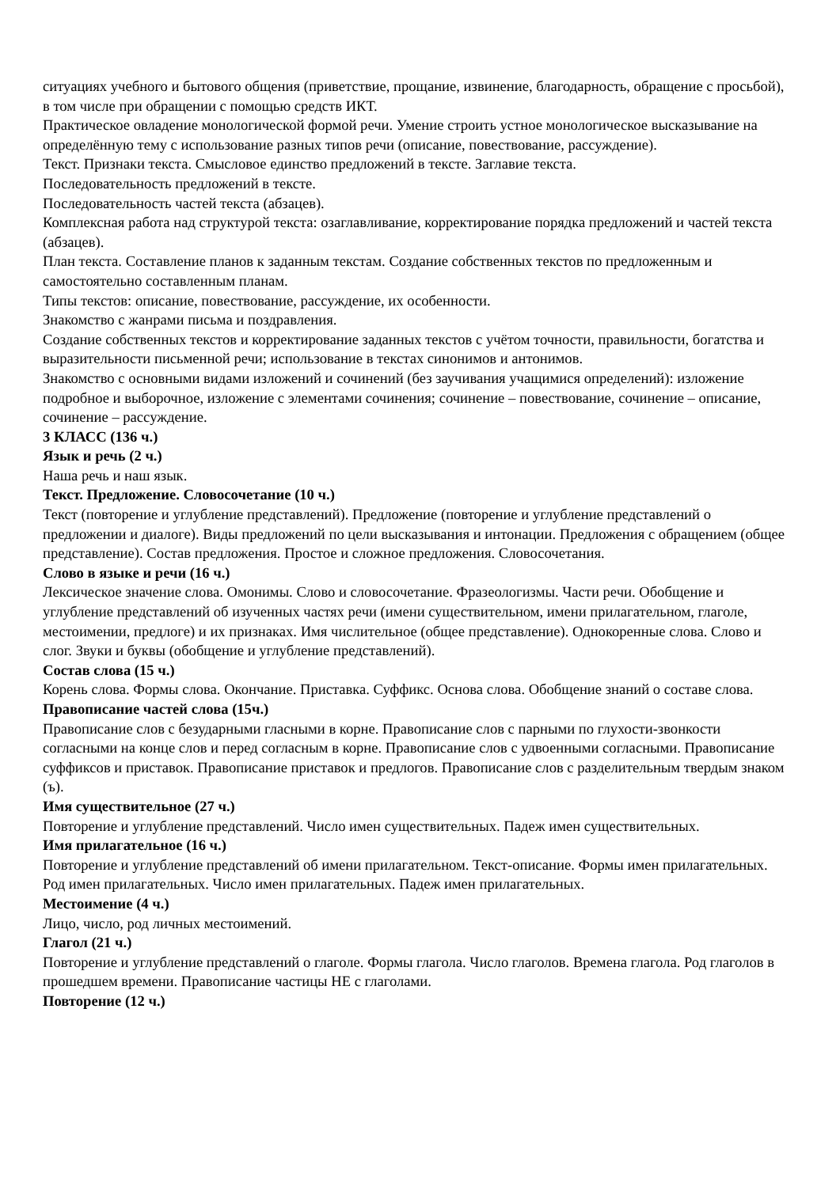ситуациях учебного и бытового общения (приветствие, прощание, извинение, благодарность, обращение с просьбой), в том числе при обращении с помощью средств ИКТ.
Практическое овладение монологической формой речи. Умение строить устное монологическое высказывание на определённую тему с использование разных типов речи (описание, повествование, рассуждение).
Текст. Признаки текста. Смысловое единство предложений в тексте. Заглавие текста.
Последовательность предложений в тексте.
Последовательность частей текста (абзацев).
Комплексная работа над структурой текста: озаглавливание, корректирование порядка предложений и частей текста (абзацев).
План текста. Составление планов к заданным текстам. Создание собственных текстов по предложенным и самостоятельно составленным планам.
Типы текстов: описание, повествование, рассуждение, их особенности.
Знакомство с жанрами письма и поздравления.
Создание собственных текстов и корректирование заданных текстов с учётом точности, правильности, богатства и выразительности письменной речи; использование в текстах синонимов и антонимов.
Знакомство с основными видами изложений и сочинений (без заучивания учащимися определений): изложение подробное и выборочное, изложение с элементами сочинения; сочинение – повествование, сочинение – описание, сочинение – рассуждение.
3 КЛАСС (136 ч.)
Язык и речь (2 ч.)
Наша речь и наш язык.
Текст. Предложение. Словосочетание (10 ч.)
Текст (повторение и углубление представлений). Предложение (повторение и углубление представлений о предложении и диалоге). Виды предложений по цели высказывания и интонации. Предложения с обращением (общее представление). Состав предложения. Простое и сложное предложения. Словосочетания.
Слово в языке и речи (16 ч.)
Лексическое значение слова. Омонимы. Слово и словосочетание. Фразеологизмы. Части речи. Обобщение и углубление представлений об изученных частях речи (имени существительном, имени прилагательном, глаголе, местоимении, предлоге) и их признаках. Имя числительное (общее представление). Однокоренные слова. Слово и слог. Звуки и буквы (обобщение и углубление представлений).
Состав слова (15 ч.)
Корень слова. Формы слова. Окончание. Приставка. Суффикс. Основа слова. Обобщение знаний о составе слова.
Правописание частей слова (15ч.)
Правописание слов с безударными гласными в корне. Правописание слов с парными по глухости-звонкости согласными на конце слов и перед согласным в корне. Правописание слов с удвоенными согласными. Правописание суффиксов и приставок. Правописание приставок и предлогов. Правописание слов с разделительным твердым знаком (ъ).
Имя существительное (27 ч.)
Повторение и углубление представлений. Число имен существительных. Падеж имен существительных.
Имя прилагательное (16 ч.)
Повторение и углубление представлений об имени прилагательном. Текст-описание. Формы имен прилагательных. Род имен прилагательных. Число имен прилагательных. Падеж имен прилагательных.
Местоимение (4 ч.)
Лицо, число, род личных местоимений.
Глагол (21 ч.)
Повторение и углубление представлений о глаголе. Формы глагола. Число глаголов. Времена глагола. Род глаголов в прошедшем времени. Правописание частицы НЕ с глаголами.
Повторение (12 ч.)